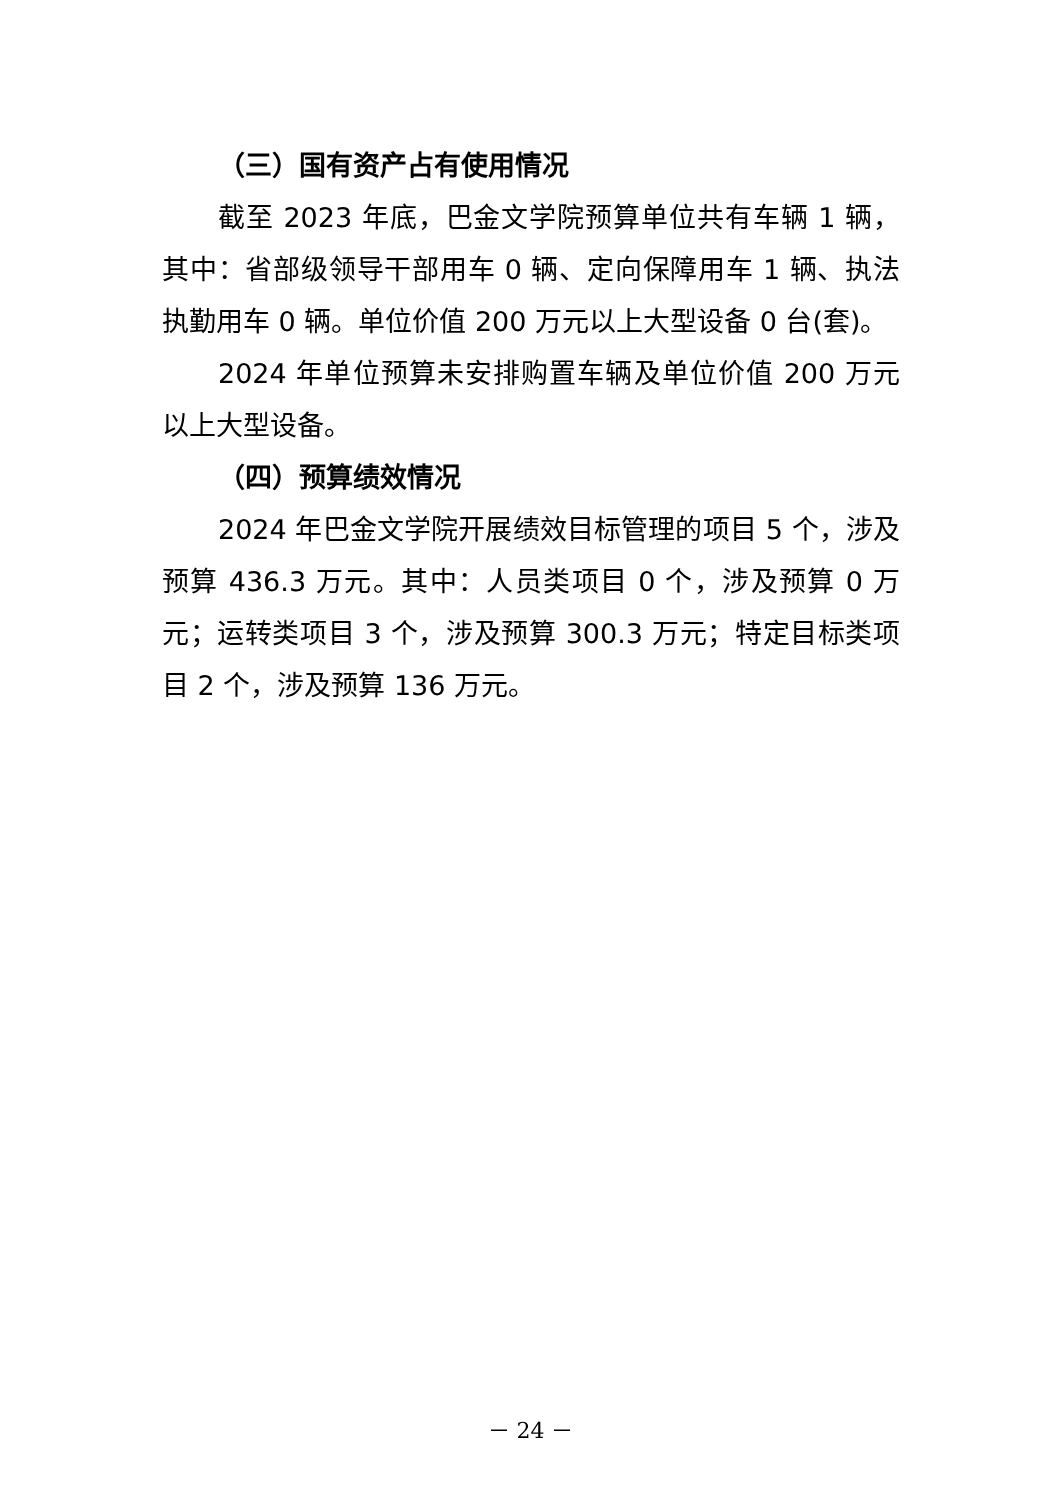（三）国有资产占有使用情况
截至 2023 年底，巴金文学院预算单位共有车辆 1 辆，其中：省部级领导干部用车 0 辆、定向保障用车 1 辆、执法执勤用车 0 辆。单位价值 200 万元以上大型设备 0 台(套)。
2024 年单位预算未安排购置车辆及单位价值 200 万元以上大型设备。
（四）预算绩效情况
2024 年巴金文学院开展绩效目标管理的项目 5 个，涉及预算 436.3 万元。其中：人员类项目 0 个，涉及预算 0 万元；运转类项目 3 个，涉及预算 300.3 万元；特定目标类项目 2 个，涉及预算 136 万元。
－ 24 －